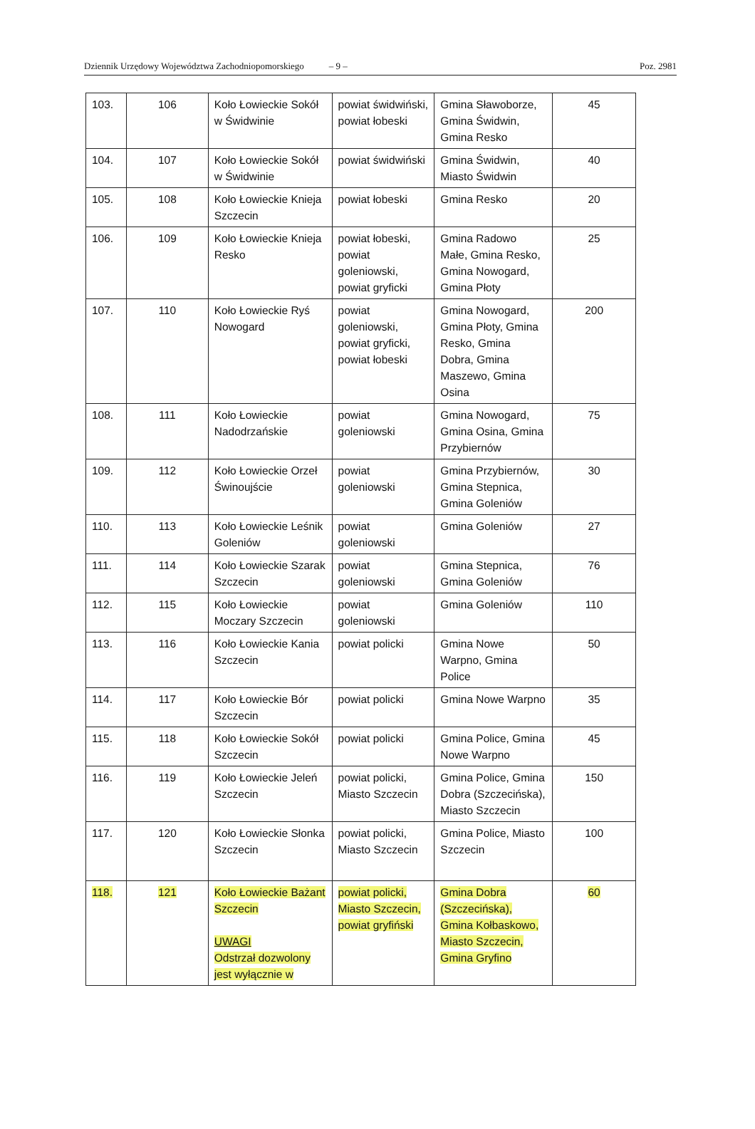Dziennik Urzędowy Województwa Zachodniopomorskiego – 9 – Poz. 2981
| 103. | 106 | Koło Łowieckie Sokół w Świdwinie | powiat świdwiński, powiat łobeski | Gmina Sławoborze, Gmina Świdwin, Gmina Resko | 45 |
| 104. | 107 | Koło Łowieckie Sokół w Świdwinie | powiat świdwiński | Gmina Świdwin, Miasto Świdwin | 40 |
| 105. | 108 | Koło Łowieckie Knieja Szczecin | powiat łobeski | Gmina Resko | 20 |
| 106. | 109 | Koło Łowieckie Knieja Resko | powiat łobeski, powiat goleniowski, powiat gryficki | Gmina Radowo Małe, Gmina Resko, Gmina Nowogard, Gmina Płoty | 25 |
| 107. | 110 | Koło Łowieckie Ryś Nowogard | powiat goleniowski, powiat gryficki, powiat łobeski | Gmina Nowogard, Gmina Płoty, Gmina Resko, Gmina Dobra, Gmina Maszewo, Gmina Osina | 200 |
| 108. | 111 | Koło Łowieckie Nadodrzańskie | powiat goleniowski | Gmina Nowogard, Gmina Osina, Gmina Przybiernów | 75 |
| 109. | 112 | Koło Łowieckie Orzeł Świnoujście | powiat goleniowski | Gmina Przybiernów, Gmina Stepnica, Gmina Goleniów | 30 |
| 110. | 113 | Koło Łowieckie Leśnik Goleniów | powiat goleniowski | Gmina Goleniów | 27 |
| 111. | 114 | Koło Łowieckie Szarak Szczecin | powiat goleniowski | Gmina Stepnica, Gmina Goleniów | 76 |
| 112. | 115 | Koło Łowieckie Moczary Szczecin | powiat goleniowski | Gmina Goleniów | 110 |
| 113. | 116 | Koło Łowieckie Kania Szczecin | powiat policki | Gmina Nowe Warpno, Gmina Police | 50 |
| 114. | 117 | Koło Łowieckie Bór Szczecin | powiat policki | Gmina Nowe Warpno | 35 |
| 115. | 118 | Koło Łowieckie Sokół Szczecin | powiat policki | Gmina Police, Gmina Nowe Warpno | 45 |
| 116. | 119 | Koło Łowieckie Jeleń Szczecin | powiat policki, Miasto Szczecin | Gmina Police, Gmina Dobra (Szczecińska), Miasto Szczecin | 150 |
| 117. | 120 | Koło Łowieckie Słonka Szczecin | powiat policki, Miasto Szczecin | Gmina Police, Miasto Szczecin | 100 |
| 118. | 121 | Koło Łowieckie Bażant Szczecin UWAGI Odstrzał dozwolony jest wyłącznie w | powiat policki, Miasto Szczecin, powiat gryfiński | Gmina Dobra (Szczecińska), Gmina Kołbaskowo, Miasto Szczecin, Gmina Gryfino | 60 |